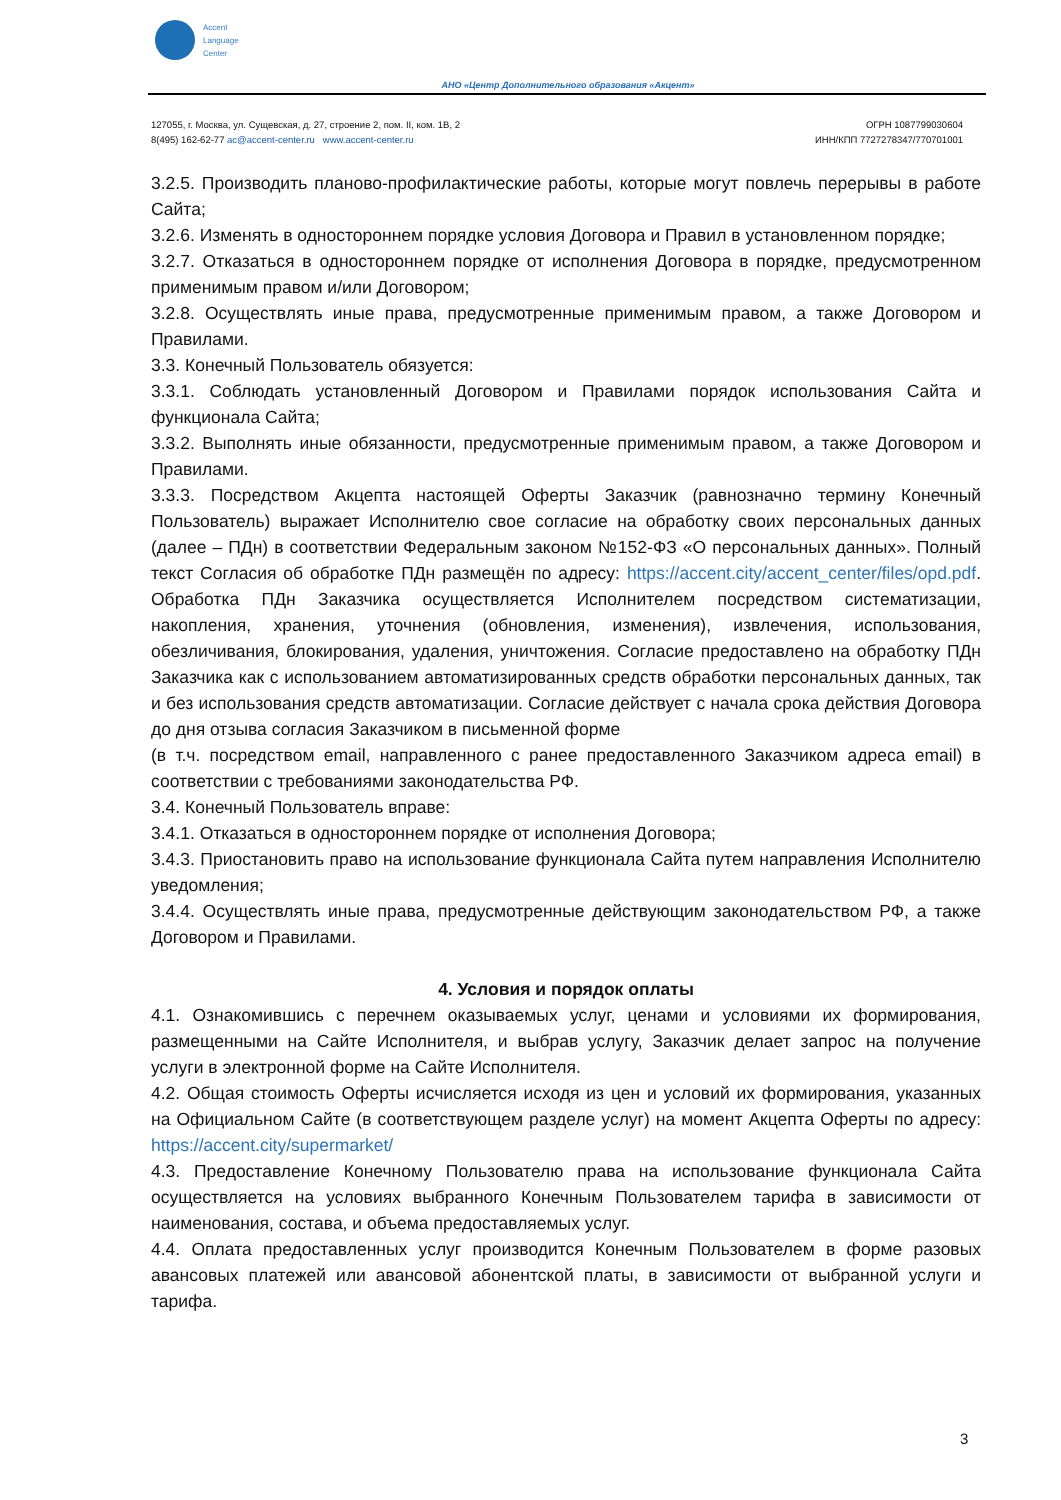Accent
Language
Center
АНО «Центр Дополнительного образования «Акцент»
127055, г. Москва, ул. Сущевская, д. 27, строение 2, пом. II, ком. 1В, 2
8(495) 162-62-77 ac@accent-center.ru www.accent-center.ru
ОГРН 1087799030604
ИНН/КПП 7727278347/770701001
3.2.5. Производить планово-профилактические работы, которые могут повлечь перерывы в работе Сайта;
3.2.6. Изменять в одностороннем порядке условия Договора и Правил в установленном порядке;
3.2.7. Отказаться в одностороннем порядке от исполнения Договора в порядке, предусмотренном применимым правом и/или Договором;
3.2.8. Осуществлять иные права, предусмотренные применимым правом, а также Договором и Правилами.
3.3. Конечный Пользователь обязуется:
3.3.1. Соблюдать установленный Договором и Правилами порядок использования Сайта и функционала Сайта;
3.3.2. Выполнять иные обязанности, предусмотренные применимым правом, а также Договором и Правилами.
3.3.3. Посредством Акцепта настоящей Оферты Заказчик (равнозначно термину Конечный Пользователь) выражает Исполнителю свое согласие на обработку своих персональных данных (далее – ПДн) в соответствии Федеральным законом №152-ФЗ «О персональных данных». Полный текст Согласия об обработке ПДн размещён по адресу: https://accent.city/accent_center/files/opd.pdf. Обработка ПДн Заказчика осуществляется Исполнителем посредством систематизации, накопления, хранения, уточнения (обновления, изменения), извлечения, использования, обезличивания, блокирования, удаления, уничтожения. Согласие предоставлено на обработку ПДн Заказчика как с использованием автоматизированных средств обработки персональных данных, так и без использования средств автоматизации. Согласие действует с начала срока действия Договора до дня отзыва согласия Заказчиком в письменной форме
(в т.ч. посредством email, направленного с ранее предоставленного Заказчиком адреса email) в соответствии с требованиями законодательства РФ.
3.4. Конечный Пользователь вправе:
3.4.1. Отказаться в одностороннем порядке от исполнения Договора;
3.4.3. Приостановить право на использование функционала Сайта путем направления Исполнителю уведомления;
3.4.4. Осуществлять иные права, предусмотренные действующим законодательством РФ, а также Договором и Правилами.
4. Условия и порядок оплаты
4.1. Ознакомившись с перечнем оказываемых услуг, ценами и условиями их формирования, размещенными на Сайте Исполнителя, и выбрав услугу, Заказчик делает запрос на получение услуги в электронной форме на Сайте Исполнителя.
4.2. Общая стоимость Оферты исчисляется исходя из цен и условий их формирования, указанных на Официальном Сайте (в соответствующем разделе услуг) на момент Акцепта Оферты по адресу: https://accent.city/supermarket/
4.3. Предоставление Конечному Пользователю права на использование функционала Сайта осуществляется на условиях выбранного Конечным Пользователем тарифа в зависимости от наименования, состава, и объема предоставляемых услуг.
4.4. Оплата предоставленных услуг производится Конечным Пользователем в форме разовых авансовых платежей или авансовой абонентской платы, в зависимости от выбранной услуги и тарифа.
3